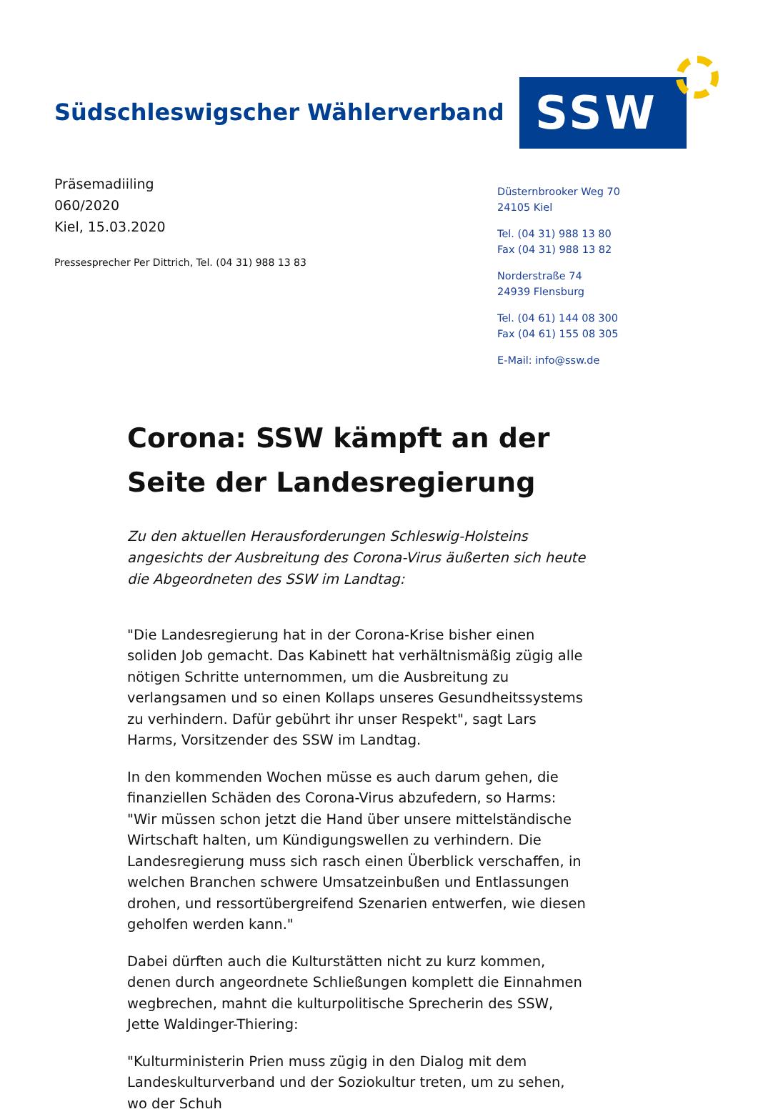Südschleswigscher Wählerverband
SSW
Präsemadiiling
060/2020
Kiel, 15.03.2020
Pressesprecher Per Dittrich, Tel. (04 31) 988 13 83
Düsternbrooker Weg 70
24105 Kiel
Tel. (04 31) 988 13 80
Fax (04 31) 988 13 82
Norderstraße 74
24939 Flensburg
Tel. (04 61) 144 08 300
Fax (04 61) 155 08 305
E-Mail: info@ssw.de
Corona: SSW kämpft an der Seite der Landesregierung
Zu den aktuellen Herausforderungen Schleswig-Holsteins angesichts der Ausbreitung des Corona-Virus äußerten sich heute die Abgeordneten des SSW im Landtag:
"Die Landesregierung hat in der Corona-Krise bisher einen soliden Job gemacht. Das Kabinett hat verhältnismäßig zügig alle nötigen Schritte unternommen, um die Ausbreitung zu verlangsamen und so einen Kollaps unseres Gesundheitssystems zu verhindern. Dafür gebührt ihr unser Respekt", sagt Lars Harms, Vorsitzender des SSW im Landtag.
In den kommenden Wochen müsse es auch darum gehen, die finanziellen Schäden des Corona-Virus abzufedern, so Harms: "Wir müssen schon jetzt die Hand über unsere mittelständische Wirtschaft halten, um Kündigungswellen zu verhindern. Die Landesregierung muss sich rasch einen Überblick verschaffen, in welchen Branchen schwere Umsatzeinbußen und Entlassungen drohen, und ressortübergreifend Szenarien entwerfen, wie diesen geholfen werden kann."
Dabei dürften auch die Kulturstätten nicht zu kurz kommen, denen durch angeordnete Schließungen komplett die Einnahmen wegbrechen, mahnt die kulturpolitische Sprecherin des SSW, Jette Waldinger-Thiering:
"Kulturministerin Prien muss zügig in den Dialog mit dem Landeskulturverband und der Soziokultur treten, um zu sehen, wo der Schuh